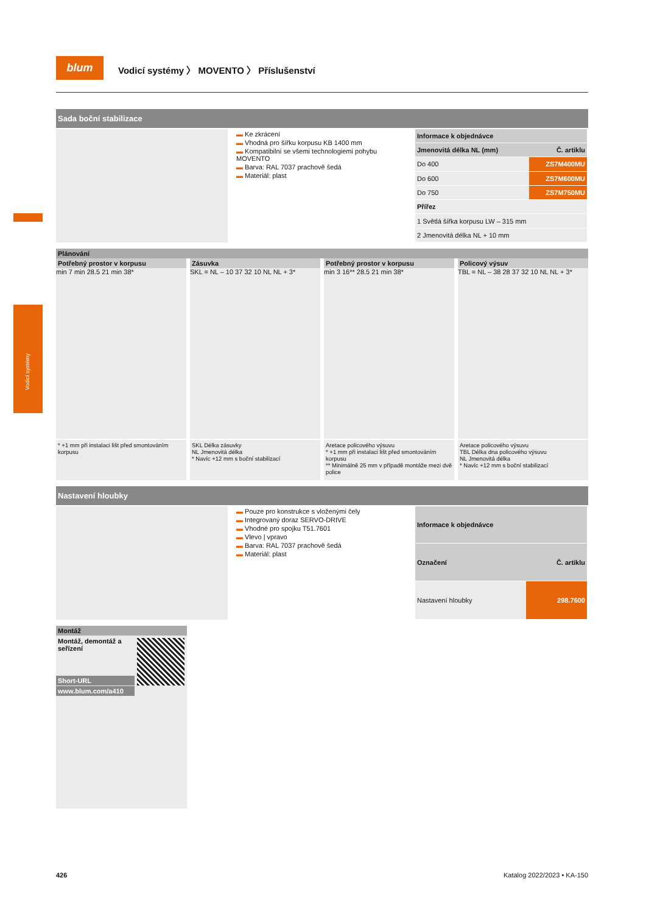Vodicí systémy
blum
Vodicí systémy 〉 MOVENTO 〉 Příslušenství
Sada boční stabilizace
▬ Ke zkrácení
▬ Vhodná pro šířku korpusu KB 1400 mm
▬ Kompatibilní se všemi technologiemi pohybu MOVENTO
▬ Barva: RAL 7037 prachově šedá
▬ Materiál: plast
| Informace k objednávce | |
| --- | --- |
| Jmenovitá délka NL (mm) | Č. artiklu |
| Do 400 | ZS7M400MU |
| Do 600 | ZS7M600MU |
| Do 750 | ZS7M750MU |
| Přířez | |
| 1 Světlá šířka korpusu LW – 315 mm | |
| 2 Jmenovitá délka NL + 10 mm | |
Plánování
Potřebný prostor v korpusu
min 7 min 28.5 21 min 38*
* +1 mm při instalaci lišt před smontováním korpusu
Zásuvka
SKL = NL – 10 37 32 10 NL NL + 3*
SKL Délka zásuvky
NL Jmenovitá délka
* Navíc +12 mm s boční stabilizací
Potřebný prostor v korpusu
min 3 16** 28.5 21 min 38*
Aretace policového výsuvu
* +1 mm při instalaci lišt před smontováním korpusu
** Minimálně 25 mm v případě montáže mezi dvě police
Policový výsuv
TBL = NL – 38 28 37 32 10 NL NL + 3*
Aretace policového výsuvu
TBL Délka dna policového výsuvu
NL Jmenovitá délka
* Navíc +12 mm s boční stabilizací
Nastavení hloubky
▬ Pouze pro konstrukce s vloženými čely
▬ Integrovaný doraz SERVO-DRIVE
▬ Vhodné pro spojku T51.7601
▬ Vlevo | vpravo
▬ Barva: RAL 7037 prachově šedá
▬ Materiál: plast
| Informace k objednávce | |
| --- | --- |
| Označení | Č. artiklu |
| Nastavení hloubky | 298.7600 |
Montáž
Montáž, demontáž a seřízení
Short-URL
www.blum.com/a410
426 Katalog 2022/2023 • KA-150